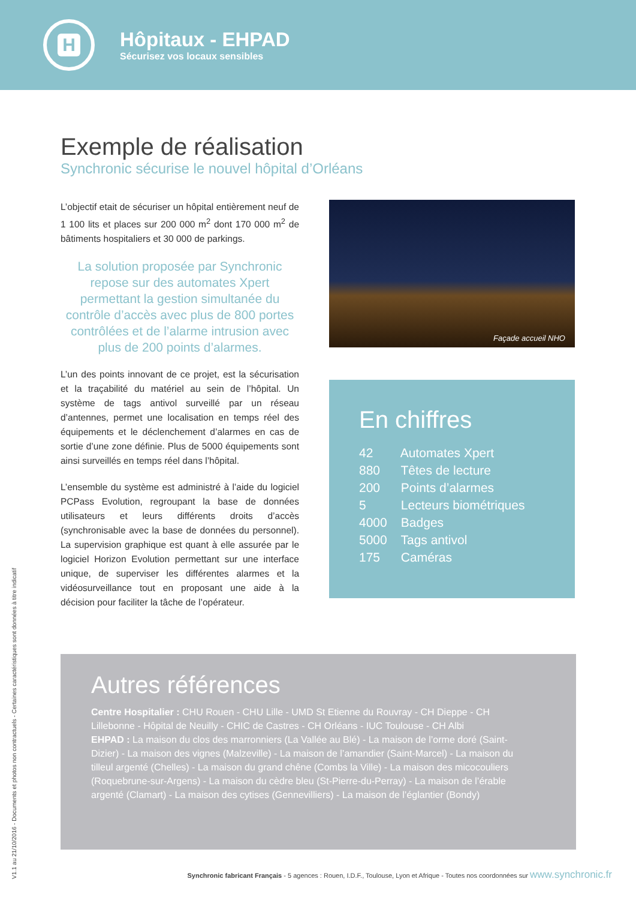H
Hôpitaux - EHPAD
Sécurisez vos locaux sensibles
Exemple de réalisation
Synchronic sécurise le nouvel hôpital d’Orléans
L’objectif etait de sécuriser un hôpital entièrement neuf de 1 100 lits et places sur 200 000 m<sup>2</sup> dont 170 000 m<sup>2</sup> de bâtiments hospitaliers et 30 000 de parkings.
La solution proposée par Synchronic repose sur des automates Xpert permettant la gestion simultanée du contrôle d’accès avec plus de 800 portes contrôlées et de l’alarme intrusion avec plus de 200 points d’alarmes.
L’un des points innovant de ce projet, est la sécurisation et la traçabilité du matériel au sein de l’hôpital. Un système de tags antivol surveillé par un réseau d’antennes, permet une localisation en temps réel des équipements et le déclenchement d’alarmes en cas de sortie d’une zone définie. Plus de 5000 équipements sont ainsi surveillés en temps réel dans l’hôpital.
L’ensemble du système est administré à l’aide du logiciel PCPass Evolution, regroupant la base de données utilisateurs et leurs différents droits d’accès (synchronisable avec la base de données du personnel). La supervision graphique est quant à elle assurée par le logiciel Horizon Evolution permettant sur une interface unique, de superviser les différentes alarmes et la vidéosurveillance tout en proposant une aide à la décision pour faciliter la tâche de l’opérateur.
Façade accueil NHO
En chiffres
42 Automates Xpert
880 Têtes de lecture
200 Points d’alarmes
5 Lecteurs biométriques
4000 Badges
5000 Tags antivol
175 Caméras
Autres références
Centre Hospitalier : CHU Rouen - CHU Lille - UMD St Etienne du Rouvray - CH Dieppe - CH Lillebonne - Hôpital de Neuilly - CHIC de Castres - CH Orléans - IUC Toulouse - CH Albi
EHPAD : La maison du clos des marronniers (La Vallée au Blé) - La maison de l’orme doré (Saint-Dizier) - La maison des vignes (Malzeville) - La maison de l’amandier (Saint-Marcel) - La maison du tilleul argenté (Chelles) - La maison du grand chêne (Combs la Ville) - La maison des micocouliers (Roquebrune-sur-Argens) - La maison du cèdre bleu (St-Pierre-du-Perray) - La maison de l’érable argenté (Clamart) - La maison des cytises (Gennevilliers) - La maison de l’églantier (Bondy)
V1.1 au 21/10/2016 - Documents et photos non contractuels - Certaines caractéristiques sont données à titre indicatif
Synchronic fabricant Français - 5 agences : Rouen, I.D.F., Toulouse, Lyon et Afrique - Toutes nos coordonnées sur www.synchronic.fr